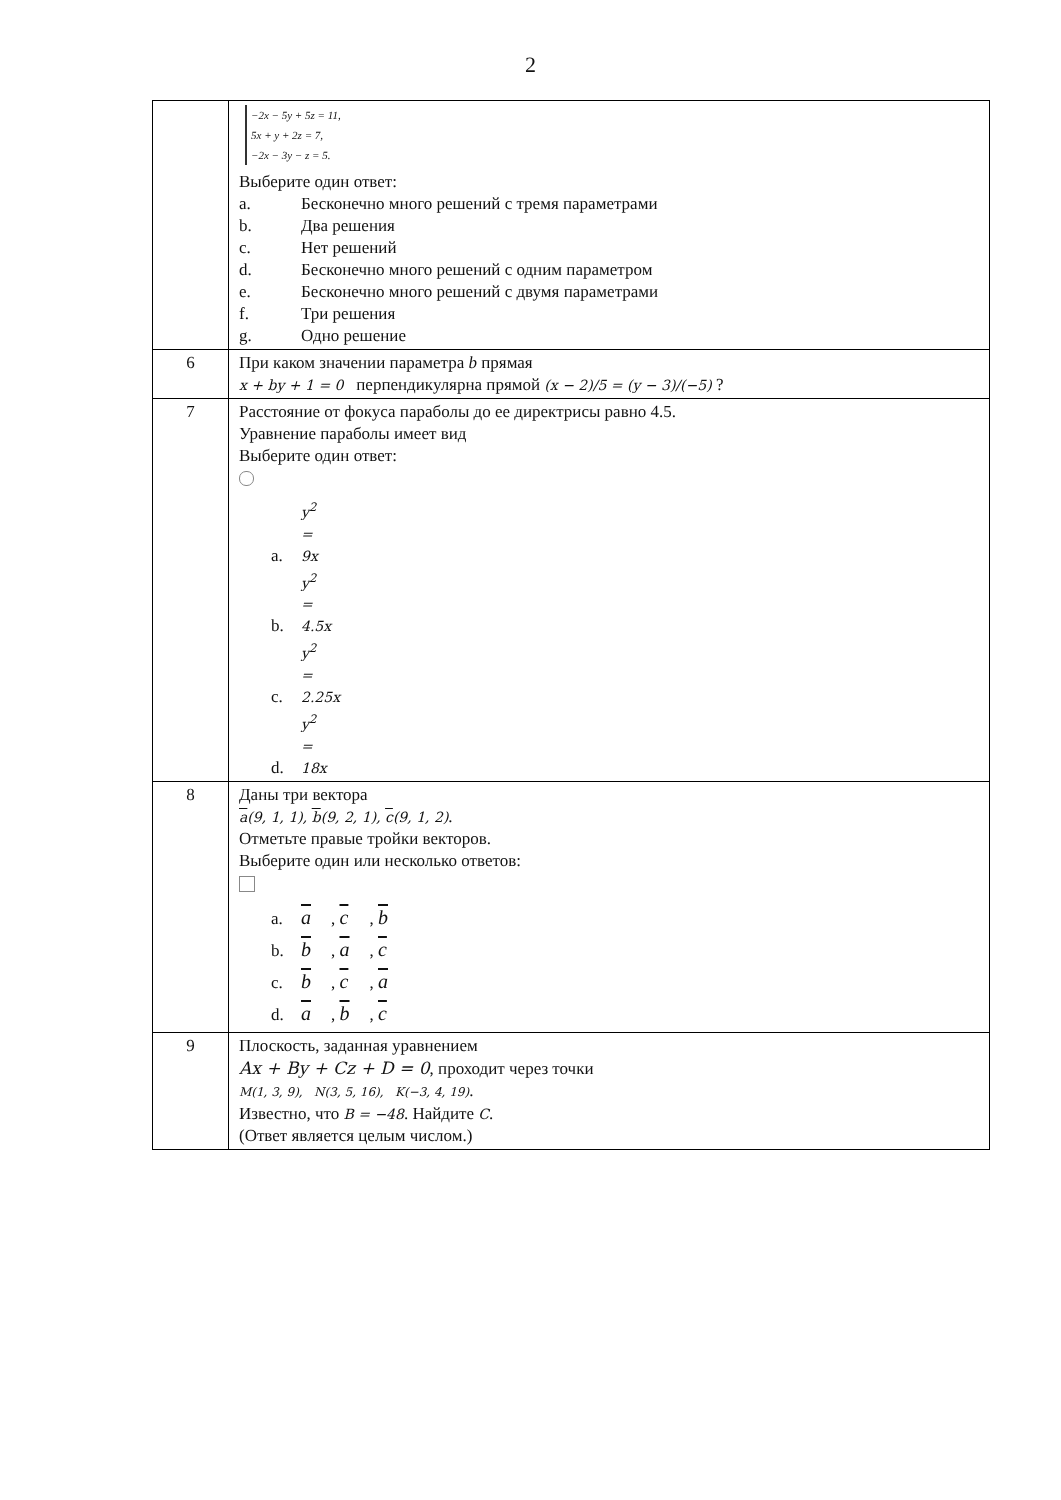2
| | −2x − 5y + 5z = 11, 5x + y + 2z = 7, −2x − 3y − z = 5. Выберите один ответ: a. Бесконечно много решений с тремя параметрами b. Два решения c. Нет решений d. Бесконечно много решений с одним параметром e. Бесконечно много решений с двумя параметрами f. Три решения g. Одно решение |
| 6 | При каком значении параметра b прямая x + by + 1 = 0 перпендикулярна прямой (x − 2)/5 = (y − 3)/(−5) ? |
| 7 | Расстояние от фокуса параболы до ее директрисы равно 4.5. Уравнение параболы имеет вид Выберите один ответ: a. y<sup>2</sup> = 9x b. y<sup>2</sup> = 4.5x c. y<sup>2</sup> = 2.25x d. y<sup>2</sup> = 18x |
| 8 | Даны три вектора a (9, 1, 1), b (9, 2, 1), c (9, 1, 2) . Отметьте правые тройки векторов. Выберите один или несколько ответов: a. a , c , b b. b , a , c c. b , c , a d. a , b , c |
| 9 | Плоскость, заданная уравнением Ax + By + Cz + D = 0 , проходит через точки M(1, 3, 9), N(3, 5, 16), K(−3, 4, 19) . Известно, что B = −48 . Найдите C . (Ответ является целым числом.) |